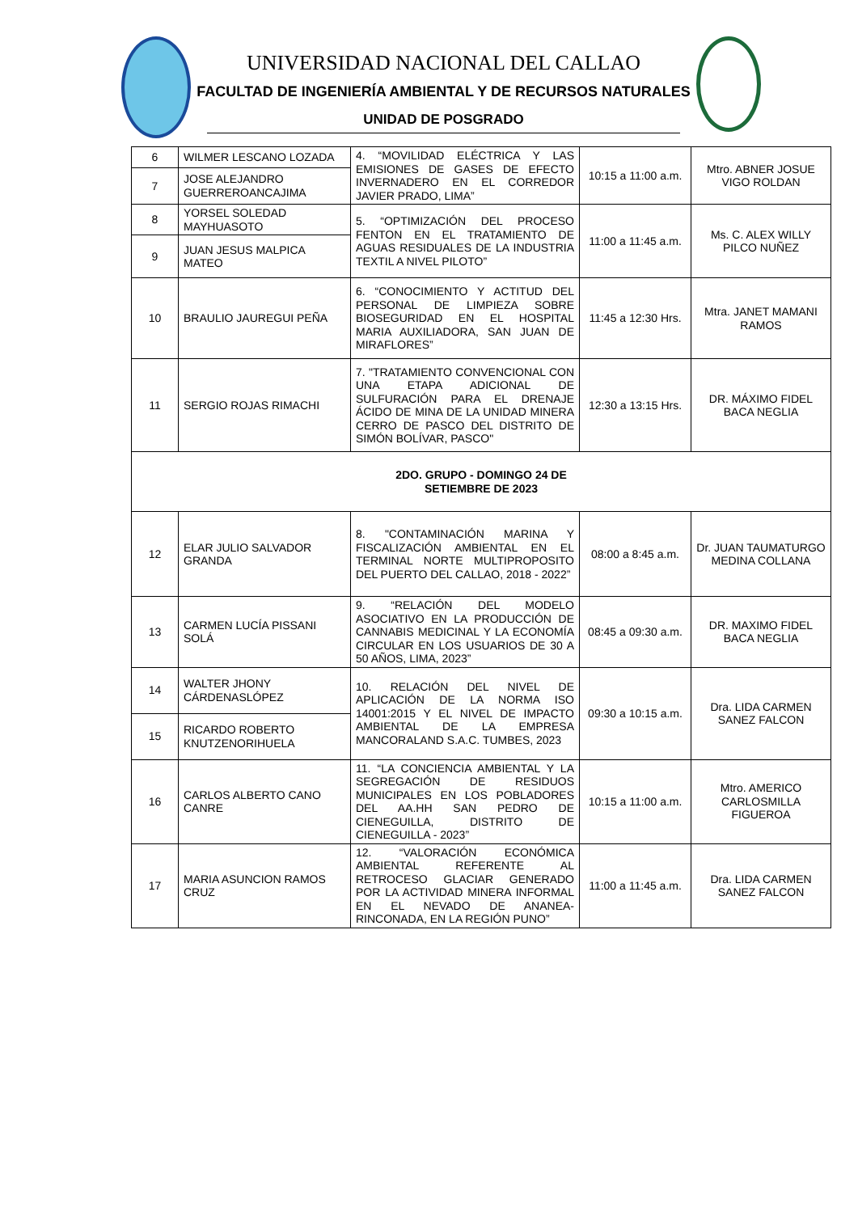UNIVERSIDAD NACIONAL DEL CALLAO
FACULTAD DE INGENIERÍA AMBIENTAL Y DE RECURSOS NATURALES
UNIDAD DE POSGRADO
| 6 | WILMER LESCANO LOZADA | 4. “MOVILIDAD ELÉCTRICA Y LAS EMISIONES DE GASES DE EFECTO INVERNADERO EN EL CORREDOR JAVIER PRADO, LIMA” | 10:15 a 11:00 a.m. | Mtro. ABNER JOSUE VIGO ROLDAN |
| 7 | JOSE ALEJANDRO GUERREROANCAJIMA | | | |
| 8 | YORSEL SOLEDAD MAYHUASOTO | 5. “OPTIMIZACIÓN DEL PROCESO FENTON EN EL TRATAMIENTO DE AGUAS RESIDUALES DE LA INDUSTRIA TEXTIL A NIVEL PILOTO” | 11:00 a 11:45 a.m. | Ms. C. ALEX WILLY PILCO NUÑEZ |
| 9 | JUAN JESUS MALPICA MATEO | | | |
| 10 | BRAULIO JAUREGUI PEÑA | 6. “CONOCIMIENTO Y ACTITUD DEL PERSONAL DE LIMPIEZA SOBRE BIOSEGURIDAD EN EL HOSPITAL MARIA AUXILIADORA, SAN JUAN DE MIRAFLORES” | 11:45 a 12:30 Hrs. | Mtra. JANET MAMANI RAMOS |
| 11 | SERGIO ROJAS RIMACHI | 7. "TRATAMIENTO CONVENCIONAL CON UNA ETAPA ADICIONAL DE SULFURACIÓN PARA EL DRENAJE ÁCIDO DE MINA DE LA UNIDAD MINERA CERRO DE PASCO DEL DISTRITO DE SIMÓN BOLÍVAR, PASCO" | 12:30 a 13:15 Hrs. | DR. MÁXIMO FIDEL BACA NEGLIA |
| 2DO. GRUPO - DOMINGO 24 DE SETIEMBRE DE 2023 | | | | |
| 12 | ELAR JULIO SALVADOR GRANDA | 8. "CONTAMINACIÓN MARINA Y FISCALIZACIÓN AMBIENTAL EN EL TERMINAL NORTE MULTIPROPOSITO DEL PUERTO DEL CALLAO, 2018 - 2022” | 08:00 a 8:45 a.m. | Dr. JUAN TAUMATURGO MEDINA COLLANA |
| 13 | CARMEN LUCÍA PISSANI SOLÁ | 9. “RELACIÓN DEL MODELO ASOCIATIVO EN LA PRODUCCIÓN DE CANNABIS MEDICINAL Y LA ECONOMÍA CIRCULAR EN LOS USUARIOS DE 30 A 50 AÑOS, LIMA, 2023” | 08:45 a 09:30 a.m. | DR. MAXIMO FIDEL BACA NEGLIA |
| 14 | WALTER JHONY CÁRDENASLÓPEZ | 10. RELACIÓN DEL NIVEL DE APLICACIÓN DE LA NORMA ISO 14001:2015 Y EL NIVEL DE IMPACTO AMBIENTAL DE LA EMPRESA MANCORALAND S.A.C. TUMBES, 2023 | 09:30 a 10:15 a.m. | Dra. LIDA CARMEN SANEZ FALCON |
| 15 | RICARDO ROBERTO KNUTZENORIHUELA | | | |
| 16 | CARLOS ALBERTO CANO CANRE | 11. “LA CONCIENCIA AMBIENTAL Y LA SEGREGACIÓN DE RESIDUOS MUNICIPALES EN LOS POBLADORES DEL AA.HH SAN PEDRO DE CIENEGUILLA, DISTRITO DE CIENEGUILLA - 2023” | 10:15 a 11:00 a.m. | Mtro. AMERICO CARLOSMILLA FIGUEROA |
| 17 | MARIA ASUNCION RAMOS CRUZ | 12. “VALORACIÓN ECONÓMICA AMBIENTAL REFERENTE AL RETROCESO GLACIAR GENERADO POR LA ACTIVIDAD MINERA INFORMAL EN EL NEVADO DE ANANEA-RINCONADA, EN LA REGIÓN PUNO” | 11:00 a 11:45 a.m. | Dra. LIDA CARMEN SANEZ FALCON |